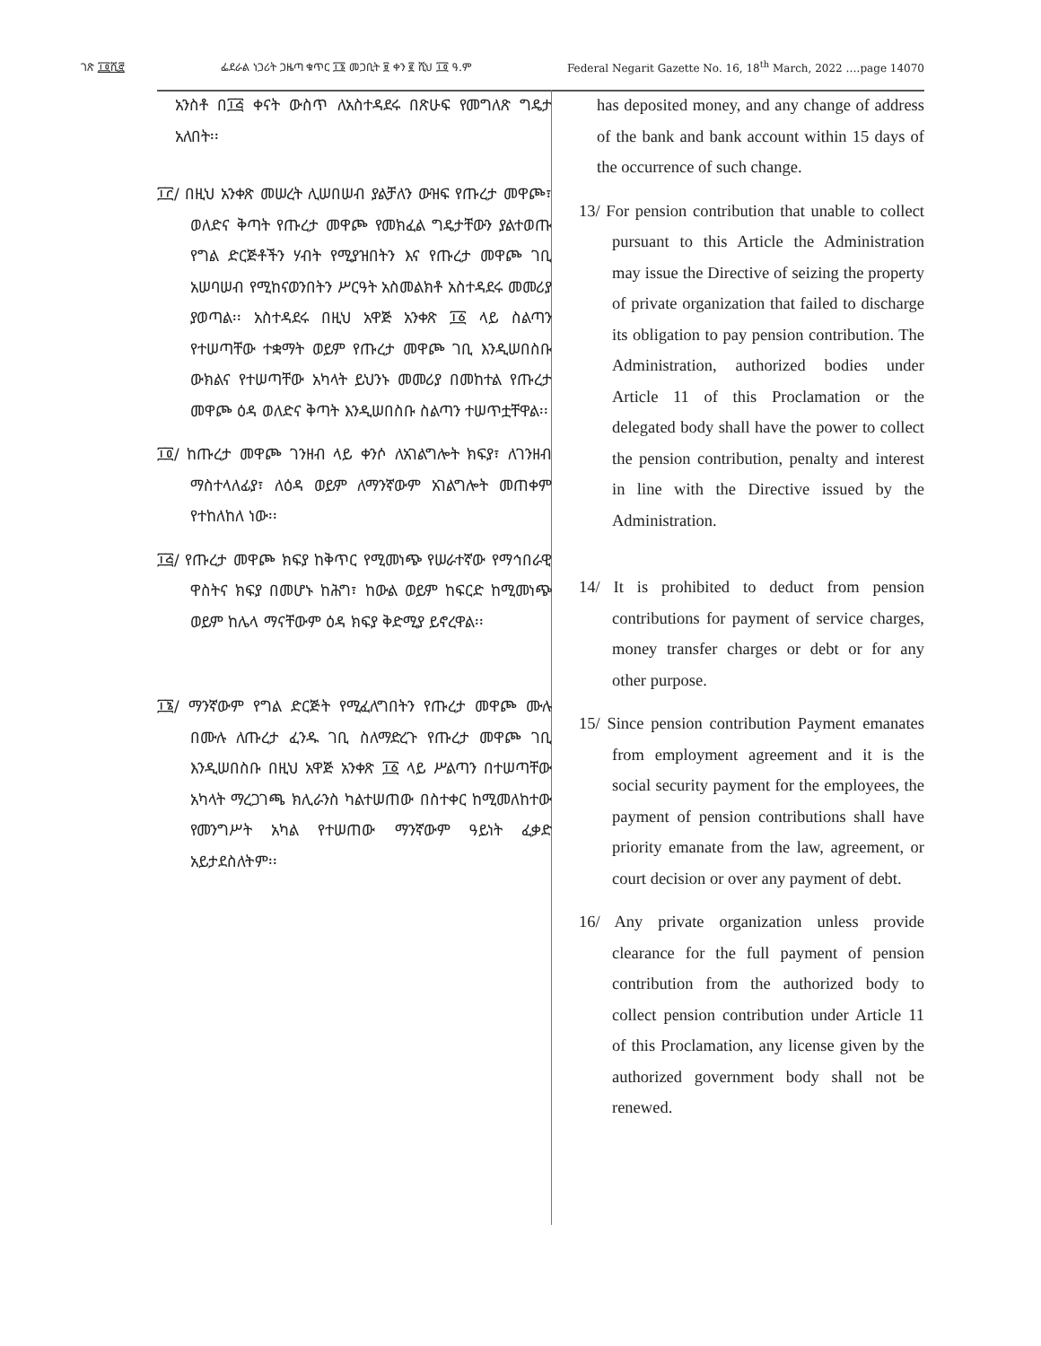ገጽ ፲፬ሺ፸ ፌደራል ነጋሪት ጋዜጣ ቁጥር ፲፮ መጋቢት ፱ ቀን ፪ ሺህ ፲፬ ዓ.ም Federal Negarit Gazette No. 16, 18<sup>th</sup> March, 2022 ….page 14070
አንስቶ በ፲፭ ቀናት ውስጥ ለአስተዳደሩ በጽሁፍ የመግለጽ ግዴታ አለበት፡፡
፲፫/ በዚህ አንቀጽ መሠረት ሊሠበሠብ ያልቻለን ውዝፍ የጡረታ መዋጮ፣ ወለድና ቅጣት የጡረታ መዋጮ የመክፈል ግዴታቸውን ያልተወጡ የግል ድርጅቶችን ሃብት የሚያዝበትን እና የጡረታ መዋጮ ገቢ አሠባሠብ የሚከናወንበትን ሥርዓት አስመልክቶ አስተዳደሩ መመሪያ ያወጣል፡፡ አስተዳደሩ በዚህ አዋጅ አንቀጽ ፲፩ ላይ ስልጣን የተሠጣቸው ተቋማት ወይም የጡረታ መዋጮ ገቢ እንዲሠበስቡ ውክልና የተሠጣቸው አካላት ይህንኑ መመሪያ በመከተል የጡረታ መዋጮ ዕዳ ወለድና ቅጣት እንዲሠበስቡ ስልጣን ተሠጥቷቸዋል፡፡
፲፬/ ከጡረታ መዋጮ ገንዘብ ላይ ቀንሶ ለአገልግሎት ክፍያ፣ ለገንዘብ ማስተላለፊያ፣ ለዕዳ ወይም ለማንኛውም አገልግሎት መጠቀም የተከለከለ ነው፡፡
፲፭/ የጡረታ መዋጮ ክፍያ ከቅጥር የሚመነጭ የሠራተኛው የማኅበራዊ ዋስትና ክፍያ በመሆኑ ከሕግ፣ ከውል ወይም ከፍርድ ከሚመነጭ ወይም ከሌላ ማናቸውም ዕዳ ክፍያ ቅድሚያ ይኖረዋል፡፡
፲፮/ ማንኛውም የግል ድርጅት የሚፈለግበትን የጡረታ መዋጮ ሙሉ በሙሉ ለጡረታ ፈንዱ ገቢ ስለማድረጉ የጡረታ መዋጮ ገቢ እንዲሠበስቡ በዚህ አዋጅ አንቀጽ ፲፩ ላይ ሥልጣን በተሠጣቸው አካላት ማረጋገጫ ክሊራንስ ካልተሠጠው በስተቀር ከሚመለከተው የመንግሥት አካል የተሠጠው ማንኛውም ዓይነት ፈቃድ አይታደስለትም፡፡
has deposited money, and any change of address of the bank and bank account within 15 days of the occurrence of such change.
13/ For pension contribution that unable to collect pursuant to this Article the Administration may issue the Directive of seizing the property of private organization that failed to discharge its obligation to pay pension contribution. The Administration, authorized bodies under Article 11 of this Proclamation or the delegated body shall have the power to collect the pension contribution, penalty and interest in line with the Directive issued by the Administration.
14/ It is prohibited to deduct from pension contributions for payment of service charges, money transfer charges or debt or for any other purpose.
15/ Since pension contribution Payment emanates from employment agreement and it is the social security payment for the employees, the payment of pension contributions shall have priority emanate from the law, agreement, or court decision or over any payment of debt.
16/ Any private organization unless provide clearance for the full payment of pension contribution from the authorized body to collect pension contribution under Article 11 of this Proclamation, any license given by the authorized government body shall not be renewed.